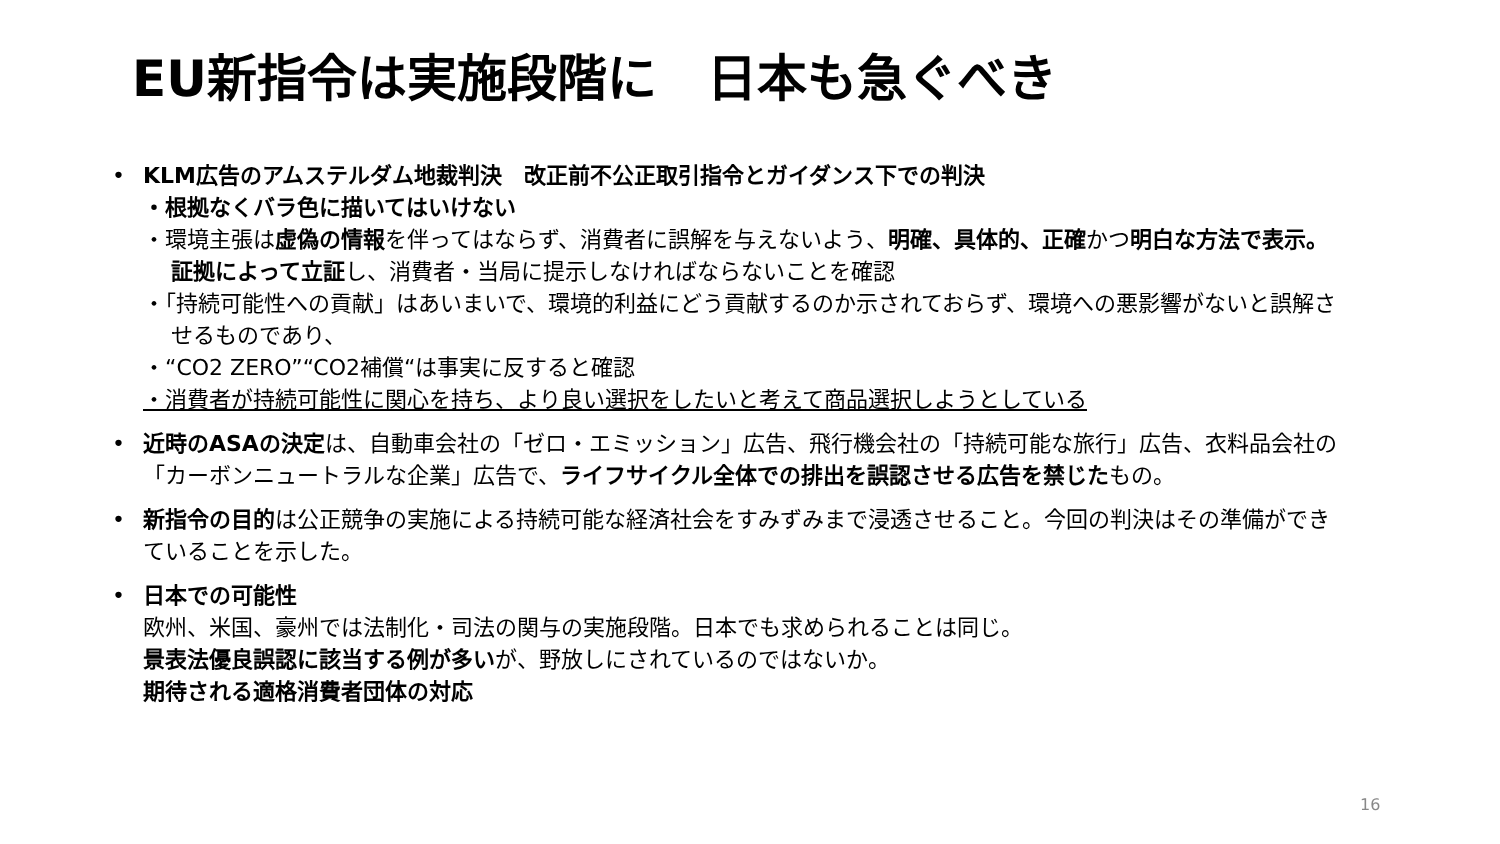EU新指令は実施段階に　日本も急ぐべき
• KLM広告のアムステルダム地裁判決　改正前不公正取引指令とガイダンス下での判決
・根拠なくバラ色に描いてはいけない
・環境主張は虚偽の情報を伴ってはならず、消費者に誤解を与えないよう、明確、具体的、正確かつ明白な方法で表示。証拠によって立証し、消費者・当局に提示しなければならないことを確認
・「持続可能性への貢献」はあいまいで、環境的利益にどう貢献するのか示されておらず、環境への悪影響がないと誤解させるものであり、
・“CO2 ZERO”“CO2補償“は事実に反すると確認
・消費者が持続可能性に関心を持ち、より良い選択をしたいと考えて商品選択しようとしている
• 近時のASAの決定は、自動車会社の「ゼロ・エミッション」広告、飛行機会社の「持続可能な旅行」広告、衣料品会社の「カーボンニュートラルな企業」広告で、ライフサイクル全体での排出を誤認させる広告を禁じたもの。
• 新指令の目的は公正競争の実施による持続可能な経済社会をすみずみまで浸透させること。今回の判決はその準備ができていることを示した。
• 日本での可能性
欧州、米国、豪州では法制化・司法の関与の実施段階。日本でも求められることは同じ。
景表法優良誤認に該当する例が多いが、野放しにされているのではないか。
期待される適格消費者団体の対応
16